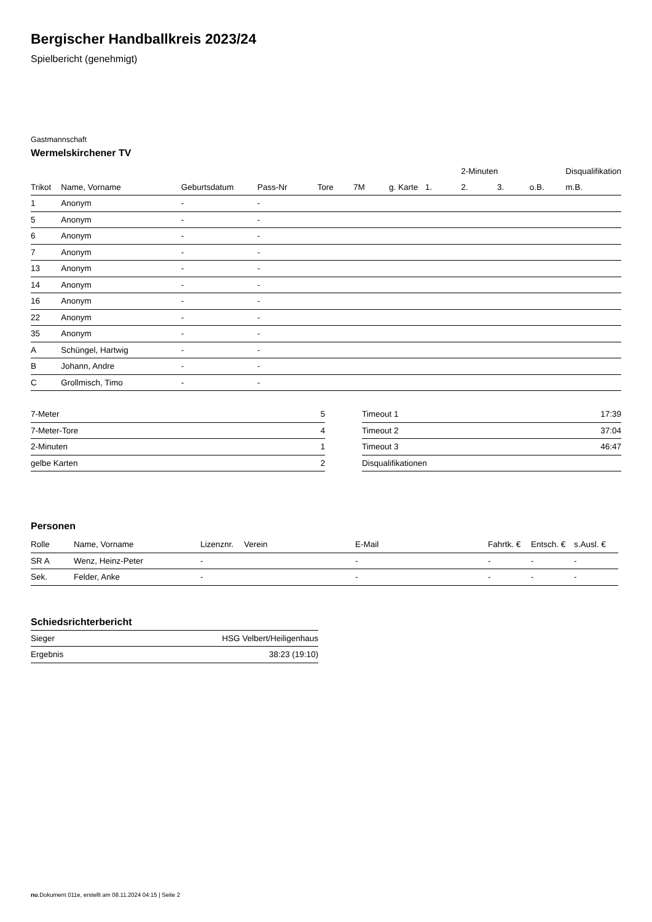Bergischer Handballkreis 2023/24
Spielbericht (genehmigt)
Gastmannschaft
Wermelskirchener TV
| | | | | | | | | 2-Minuten | | | Disqualifikation |
| --- | --- | --- | --- | --- | --- | --- | --- | --- | --- | --- | --- |
| Trikot | Name, Vorname | Geburtsdatum | Pass-Nr | Tore | 7M | g. Karte | 1. | 2. | 3. | o.B. | m.B. |
| 1 | Anonym | - | - | | | | | | | | |
| 5 | Anonym | - | - | | | | | | | | |
| 6 | Anonym | - | - | | | | | | | | |
| 7 | Anonym | - | - | | | | | | | | |
| 13 | Anonym | - | - | | | | | | | | |
| 14 | Anonym | - | - | | | | | | | | |
| 16 | Anonym | - | - | | | | | | | | |
| 22 | Anonym | - | - | | | | | | | | |
| 35 | Anonym | - | - | | | | | | | | |
| A | Schüngel, Hartwig | - | - | | | | | | | | |
| B | Johann, Andre | - | - | | | | | | | | |
| C | Grollmisch, Timo | - | - | | | | | | | | |
| 7-Meter | 5 |
| 7-Meter-Tore | 4 |
| 2-Minuten | 1 |
| gelbe Karten | 2 |
| Timeout 1 | 17:39 |
| Timeout 2 | 37:04 |
| Timeout 3 | 46:47 |
| Disqualifikationen | |
Personen
| Rolle | Name, Vorname | Lizenznr. | Verein | E-Mail | Fahrtk. € | Entsch. € | s.Ausl. € |
| --- | --- | --- | --- | --- | --- | --- | --- |
| SR A | Wenz, Heinz-Peter | - | | - | - | - | - |
| Sek. | Felder, Anke | - | | - | - | - | - |
Schiedsrichterbericht
| Sieger | HSG Velbert/Heiligenhaus |
| Ergebnis | 38:23 (19:10) |
nu.Dokument 011e, erstellt am 08.11.2024 04:15 | Seite 2